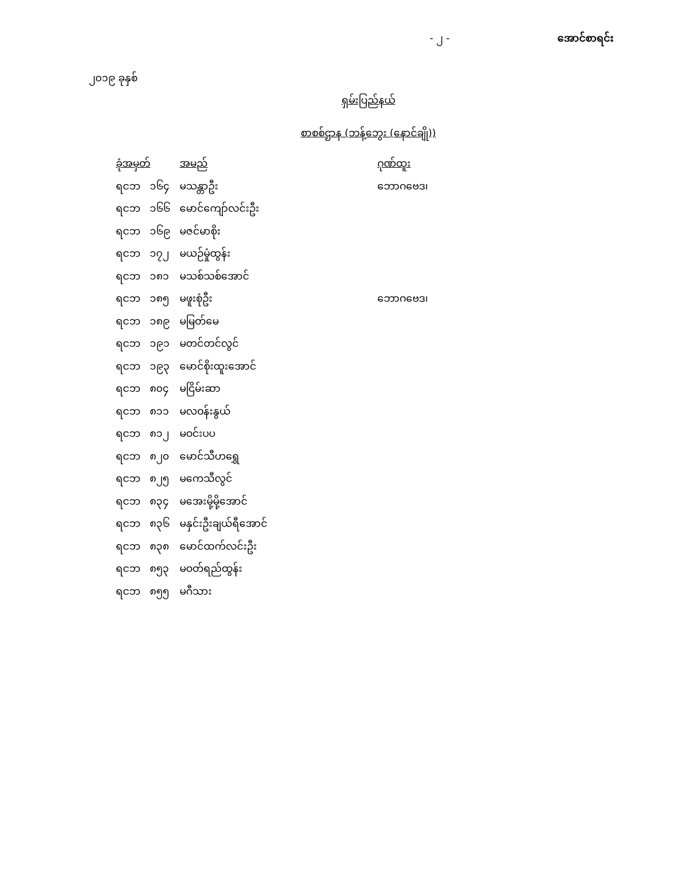- ၂ - အောင်စာရင်း
၂၀၁၉ ခုနှစ်
ရှမ်းပြည်နယ်
စာစစ်ဌာန (ဘန့်ဘွေး (နောင်ချို))
| ခုံအမှတ် | | အမည် | ဂုဏ်ထူး |
| --- | --- | --- | --- |
| ရငဘ | ၁၆၄ | မသန္တာဦး | ဘောဂဗေဒ၊ |
| ရငဘ | ၁၆၆ | မောင်ကျော်လင်းဦး | |
| ရငဘ | ၁၆၉ | မဇင်မာစိုး | |
| ရငဘ | ၁၇၂ | မယဉ်မှုံထွန်း | |
| ရငဘ | ၁၈၁ | မသစ်သစ်အောင် | |
| ရငဘ | ၁၈၅ | မဖူးစုံဦး | ဘောဂဗေဒ၊ |
| ရငဘ | ၁၈၉ | မမြတ်မေ | |
| ရငဘ | ၁၉၁ | မတင်တင်လွင် | |
| ရငဘ | ၁၉၃ | မောင်စိုးထူးအောင် | |
| ရငဘ | ၈၀၄ | မငြိမ်းဆာ | |
| ရငဘ | ၈၁၁ | မလဝန်းနွယ် | |
| ရငဘ | ၈၁၂ | မဝင်းပပ | |
| ရငဘ | ၈၂၀ | မောင်သီဟရွှေ | |
| ရငဘ | ၈၂၅ | မကေသီလွင် | |
| ရငဘ | ၈၃၄ | မအေးမို့မို့အောင် | |
| ရငဘ | ၈၃၆ | မနှင်းဦးချယ်ရီအောင် | |
| ရငဘ | ၈၃၈ | မောင်ထက်လင်းဦး | |
| ရငဘ | ၈၅၃ | မဝတ်ရည်ထွန်း | |
| ရငဘ | ၈၅၅ | မဂီသား | |